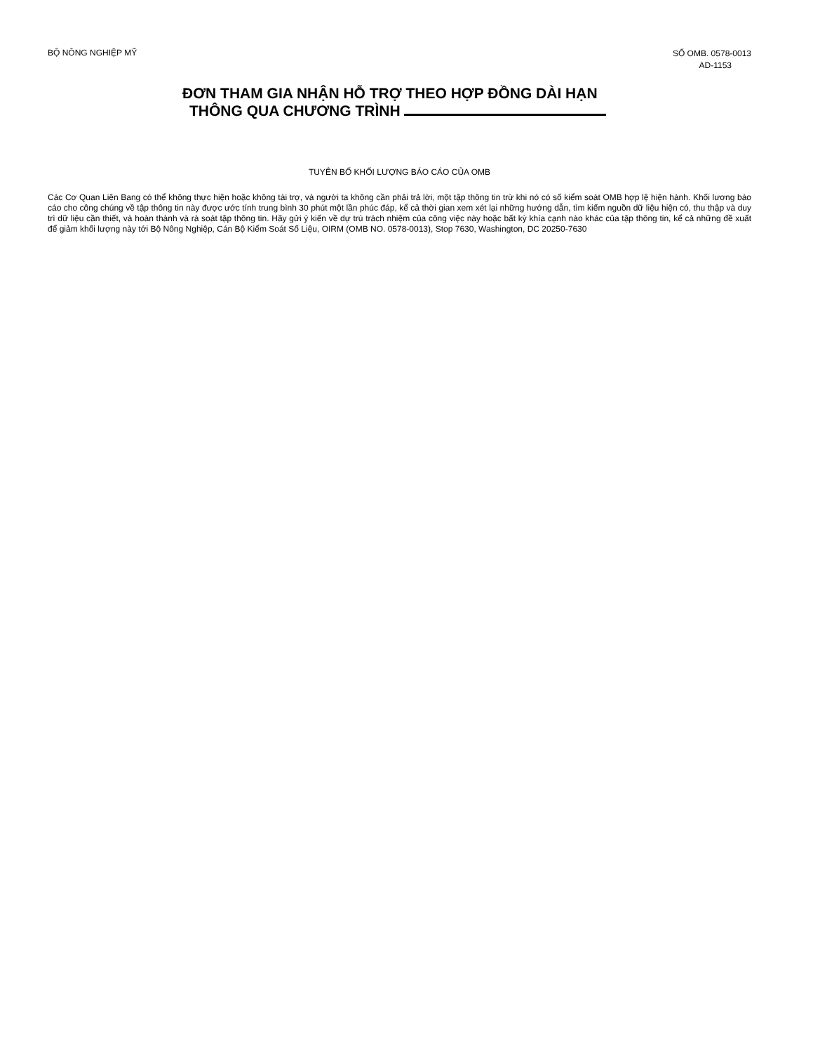BỘ NÔNG NGHIỆP MỸ
SỐ OMB. 0578-0013
AD-1153
ĐƠN THAM GIA NHẬN HỖ TRỢ THEO HỢP ĐỒNG DÀI HẠN
THÔNG QUA CHƯƠNG TRÌNH
TUYÊN BỐ KHỐI LƯỢNG BÁO CÁO CỦA OMB
Các Cơ Quan Liên Bang có thể không thực hiện hoặc không tài trợ, và người ta không cần phải trả lời, một tập thông tin trừ khi nó có số kiểm soát OMB hợp lệ hiện hành. Khối lương báo cáo cho công chúng về tập thông tin này được ước tính trung bình 30 phút một lần phúc đáp, kể cả thời gian xem xét lại những hướng dẫn, tìm kiếm nguồn dữ liệu hiện có, thu thập và duy trì dữ liệu cần thiết, và hoàn thành và rà soát tập thông tin. Hãy gửi ý kiến về dự trù trách nhiệm của công việc này hoặc bất kỳ khía cạnh nào khác của tập thông tin, kể cả những đề xuất để giảm khối lượng này tới Bộ Nông Nghiệp, Cán Bộ Kiểm Soát Số Liệu, OIRM (OMB NO. 0578-0013), Stop 7630, Washington, DC 20250-7630